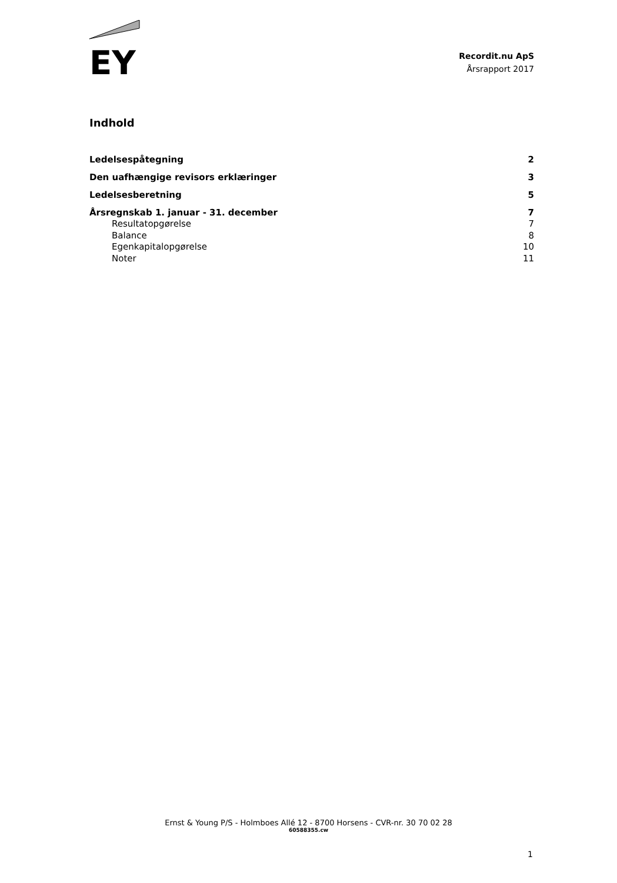EY
Recordit.nu ApS
Årsrapport 2017
Indhold
Ledelsespåtegning 2
Den uafhængige revisors erklæringer 3
Ledelsesberetning 5
Årsregnskab 1. januar - 31. december 7
Resultatopgørelse 7
Balance 8
Egenkapitalopgørelse 10
Noter 11
Ernst & Young P/S - Holmboes Allé 12 - 8700 Horsens - CVR-nr. 30 70 02 28
60588355.cw
1